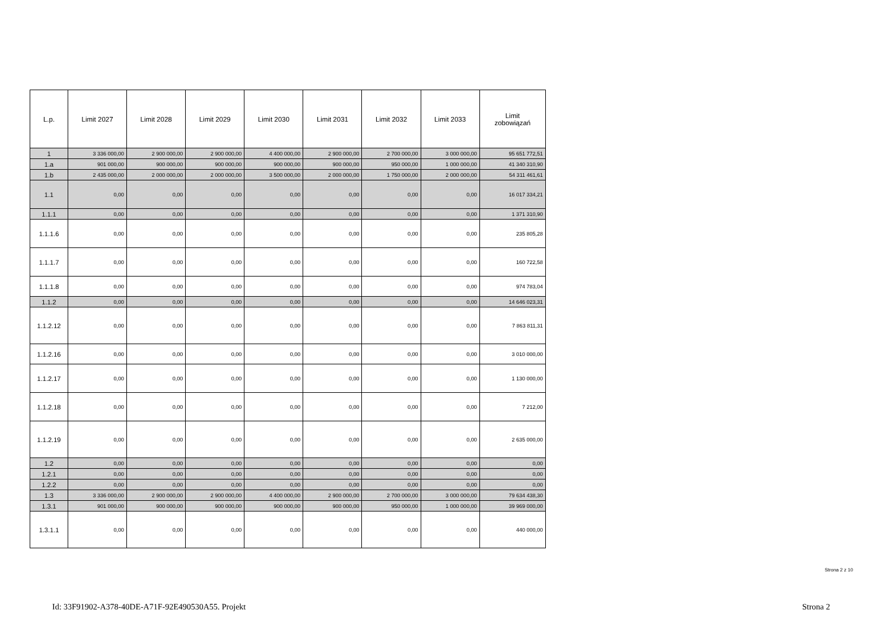| L.p. | Limit 2027 | Limit 2028 | Limit 2029 | Limit 2030 | Limit 2031 | Limit 2032 | Limit 2033 | Limit zobowiązań |
| --- | --- | --- | --- | --- | --- | --- | --- | --- |
| 1 | 3 336 000,00 | 2 900 000,00 | 2 900 000,00 | 4 400 000,00 | 2 900 000,00 | 2 700 000,00 | 3 000 000,00 | 95 651 772,51 |
| 1.a | 901 000,00 | 900 000,00 | 900 000,00 | 900 000,00 | 900 000,00 | 950 000,00 | 1 000 000,00 | 41 340 310,90 |
| 1.b | 2 435 000,00 | 2 000 000,00 | 2 000 000,00 | 3 500 000,00 | 2 000 000,00 | 1 750 000,00 | 2 000 000,00 | 54 311 461,61 |
| 1.1 | 0,00 | 0,00 | 0,00 | 0,00 | 0,00 | 0,00 | 0,00 | 16 017 334,21 |
| 1.1.1 | 0,00 | 0,00 | 0,00 | 0,00 | 0,00 | 0,00 | 0,00 | 1 371 310,90 |
| 1.1.1.6 | 0,00 | 0,00 | 0,00 | 0,00 | 0,00 | 0,00 | 0,00 | 235 805,28 |
| 1.1.1.7 | 0,00 | 0,00 | 0,00 | 0,00 | 0,00 | 0,00 | 0,00 | 160 722,58 |
| 1.1.1.8 | 0,00 | 0,00 | 0,00 | 0,00 | 0,00 | 0,00 | 0,00 | 974 783,04 |
| 1.1.2 | 0,00 | 0,00 | 0,00 | 0,00 | 0,00 | 0,00 | 0,00 | 14 646 023,31 |
| 1.1.2.12 | 0,00 | 0,00 | 0,00 | 0,00 | 0,00 | 0,00 | 0,00 | 7 863 811,31 |
| 1.1.2.16 | 0,00 | 0,00 | 0,00 | 0,00 | 0,00 | 0,00 | 0,00 | 3 010 000,00 |
| 1.1.2.17 | 0,00 | 0,00 | 0,00 | 0,00 | 0,00 | 0,00 | 0,00 | 1 130 000,00 |
| 1.1.2.18 | 0,00 | 0,00 | 0,00 | 0,00 | 0,00 | 0,00 | 0,00 | 7 212,00 |
| 1.1.2.19 | 0,00 | 0,00 | 0,00 | 0,00 | 0,00 | 0,00 | 0,00 | 2 635 000,00 |
| 1.2 | 0,00 | 0,00 | 0,00 | 0,00 | 0,00 | 0,00 | 0,00 | 0,00 |
| 1.2.1 | 0,00 | 0,00 | 0,00 | 0,00 | 0,00 | 0,00 | 0,00 | 0,00 |
| 1.2.2 | 0,00 | 0,00 | 0,00 | 0,00 | 0,00 | 0,00 | 0,00 | 0,00 |
| 1.3 | 3 336 000,00 | 2 900 000,00 | 2 900 000,00 | 4 400 000,00 | 2 900 000,00 | 2 700 000,00 | 3 000 000,00 | 79 634 438,30 |
| 1.3.1 | 901 000,00 | 900 000,00 | 900 000,00 | 900 000,00 | 900 000,00 | 950 000,00 | 1 000 000,00 | 39 969 000,00 |
| 1.3.1.1 | 0,00 | 0,00 | 0,00 | 0,00 | 0,00 | 0,00 | 0,00 | 440 000,00 |
Strona 2 z 10
Id: 33F91902-A378-40DE-A71F-92E490530A55. Projekt
Strona 2